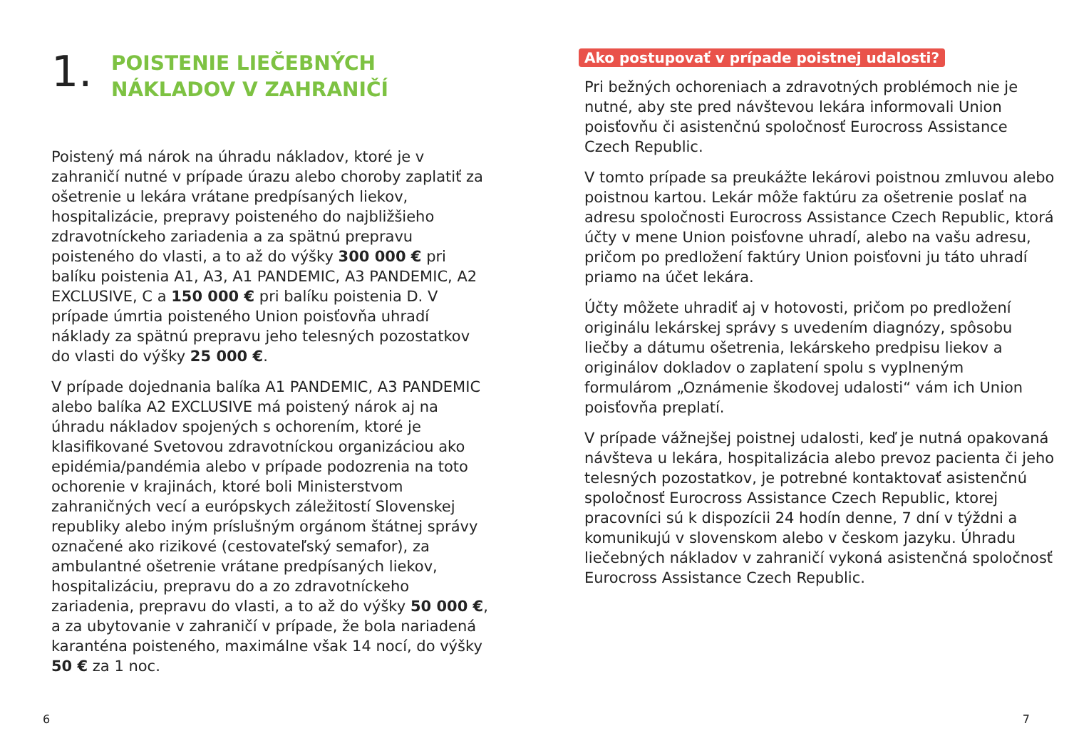1. POISTENIE LIEČEBNÝCH
NÁKLADOV V ZAHRANIČÍ
Poistený má nárok na úhradu nákladov, ktoré je v zahraničí nutné v prípade úrazu alebo choroby zaplatiť za ošetrenie u lekára vrátane predpísaných liekov, hospitalizácie, prepravy poisteného do najbližšieho zdravotníckeho zariadenia a za spätnú prepravu poisteného do vlasti, a to až do výšky 300 000 € pri balíku poistenia A1, A3, A1 PANDEMIC, A3 PANDEMIC, A2 EXCLUSIVE, C a 150 000 € pri balíku poistenia D. V prípade úmrtia poisteného Union poisťovňa uhradí náklady za spätnú prepravu jeho telesných pozostatkov do vlasti do výšky 25 000 €.
V prípade dojednania balíka A1 PANDEMIC, A3 PANDEMIC alebo balíka A2 EXCLUSIVE má poistený nárok aj na úhradu nákladov spojených s ochorením, ktoré je klasifikované Svetovou zdravotníckou organizáciou ako epidémia/pandémia alebo v prípade podozrenia na toto ochorenie v krajinách, ktoré boli Ministerstvom zahraničných vecí a európskych záležitostí Slovenskej republiky alebo iným príslušným orgánom štátnej správy označené ako rizikové (cestovateľský semafor), za ambulantné ošetrenie vrátane predpísaných liekov, hospitalizáciu, prepravu do a zo zdravotníckeho zariadenia, prepravu do vlasti, a to až do výšky 50 000 €, a za ubytovanie v zahraničí v prípade, že bola nariadená karanténa poisteného, maximálne však 14 nocí, do výšky 50 € za 1 noc.
Ako postupovať v prípade poistnej udalosti?
Pri bežných ochoreniach a zdravotných problémoch nie je nutné, aby ste pred návštevou lekára informovali Union poisťovňu či asistenčnú spoločnosť Eurocross Assistance Czech Republic.
V tomto prípade sa preukážte lekárovi poistnou zmluvou alebo poistnou kartou. Lekár môže faktúru za ošetrenie poslať na adresu spoločnosti Eurocross Assistance Czech Republic, ktorá účty v mene Union poisťovne uhradí, alebo na vašu adresu, pričom po predložení faktúry Union poisťovni ju táto uhradí priamo na účet lekára.
Účty môžete uhradiť aj v hotovosti, pričom po predložení originálu lekárskej správy s uvedením diagnózy, spôsobu liečby a dátumu ošetrenia, lekárskeho predpisu liekov a originálov dokladov o zaplatení spolu s vyplneným formulárom „Oznámenie škodovej udalosti“ vám ich Union poisťovňa preplatí.
V prípade vážnejšej poistnej udalosti, keď je nutná opakovaná návšteva u lekára, hospitalizácia alebo prevoz pacienta či jeho telesných pozostatkov, je potrebné kontaktovať asistenčnú spoločnosť Eurocross Assistance Czech Republic, ktorej pracovníci sú k dispozícii 24 hodín denne, 7 dní v týždni a komunikujú v slovenskom alebo v českom jazyku. Úhradu liečebných nákladov v zahraničí vykoná asistenčná spoločnosť Eurocross Assistance Czech Republic.
6 7